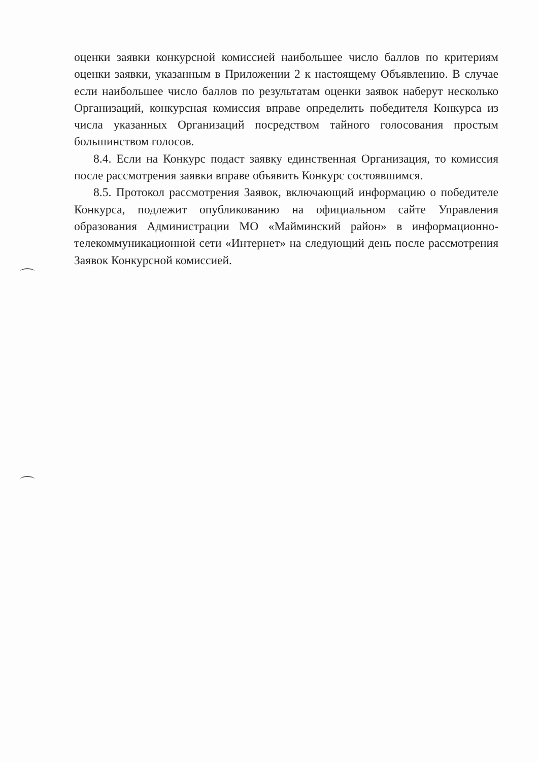оценки заявки конкурсной комиссией наибольшее число баллов по критериям оценки заявки, указанным в Приложении 2 к настоящему Объявлению. В случае если наибольшее число баллов по результатам оценки заявок наберут несколько Организаций, конкурсная комиссия вправе определить победителя Конкурса из числа указанных Организаций посредством тайного голосования простым большинством голосов.
8.4. Если на Конкурс подаст заявку единственная Организация, то комиссия после рассмотрения заявки вправе объявить Конкурс состоявшимся.
8.5. Протокол рассмотрения Заявок, включающий информацию о победителе Конкурса, подлежит опубликованию на официальном сайте Управления образования Администрации МО «Майминский район» в информационно-телекоммуникационной сети «Интернет» на следующий день после рассмотрения Заявок Конкурсной комиссией.